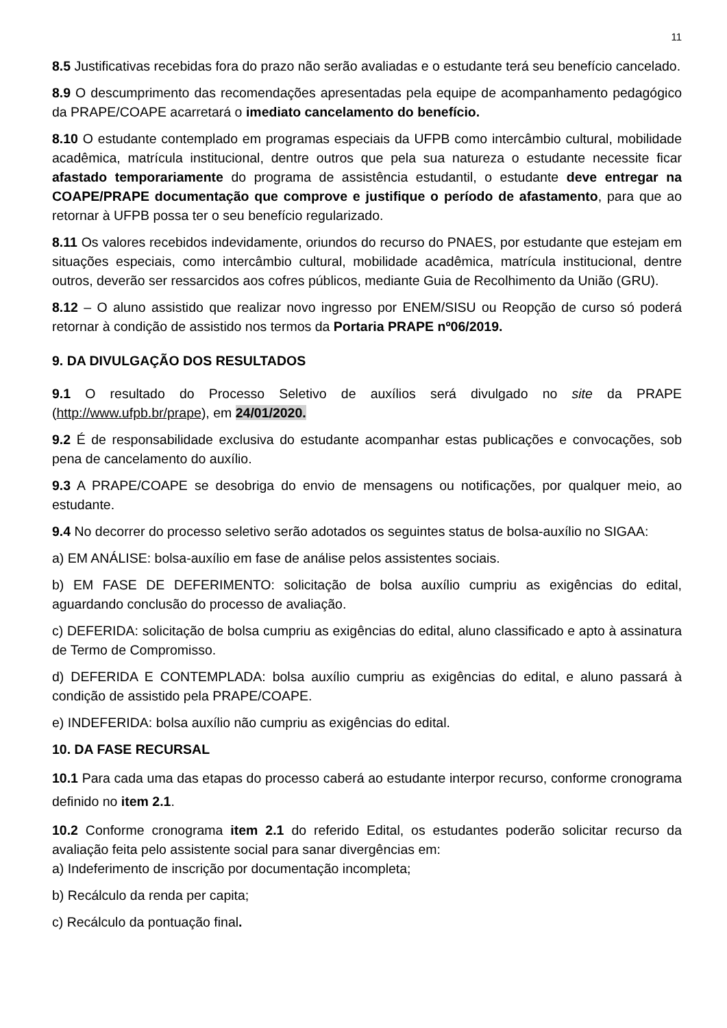11
8.5 Justificativas recebidas fora do prazo não serão avaliadas e o estudante terá seu benefício cancelado.
8.9 O descumprimento das recomendações apresentadas pela equipe de acompanhamento pedagógico da PRAPE/COAPE acarretará o imediato cancelamento do benefício.
8.10 O estudante contemplado em programas especiais da UFPB como intercâmbio cultural, mobilidade acadêmica, matrícula institucional, dentre outros que pela sua natureza o estudante necessite ficar afastado temporariamente do programa de assistência estudantil, o estudante deve entregar na COAPE/PRAPE documentação que comprove e justifique o período de afastamento, para que ao retornar à UFPB possa ter o seu benefício regularizado.
8.11 Os valores recebidos indevidamente, oriundos do recurso do PNAES, por estudante que estejam em situações especiais, como intercâmbio cultural, mobilidade acadêmica, matrícula institucional, dentre outros, deverão ser ressarcidos aos cofres públicos, mediante Guia de Recolhimento da União (GRU).
8.12 – O aluno assistido que realizar novo ingresso por ENEM/SISU ou Reopção de curso só poderá retornar à condição de assistido nos termos da Portaria PRAPE nº06/2019.
9. DA DIVULGAÇÃO DOS RESULTADOS
9.1 O resultado do Processo Seletivo de auxílios será divulgado no site da PRAPE (http://www.ufpb.br/prape), em 24/01/2020.
9.2 É de responsabilidade exclusiva do estudante acompanhar estas publicações e convocações, sob pena de cancelamento do auxílio.
9.3 A PRAPE/COAPE se desobriga do envio de mensagens ou notificações, por qualquer meio, ao estudante.
9.4 No decorrer do processo seletivo serão adotados os seguintes status de bolsa-auxílio no SIGAA:
a) EM ANÁLISE: bolsa-auxílio em fase de análise pelos assistentes sociais.
b) EM FASE DE DEFERIMENTO: solicitação de bolsa auxílio cumpriu as exigências do edital, aguardando conclusão do processo de avaliação.
c) DEFERIDA: solicitação de bolsa cumpriu as exigências do edital, aluno classificado e apto à assinatura de Termo de Compromisso.
d) DEFERIDA E CONTEMPLADA: bolsa auxílio cumpriu as exigências do edital, e aluno passará à condição de assistido pela PRAPE/COAPE.
e) INDEFERIDA: bolsa auxílio não cumpriu as exigências do edital.
10. DA FASE RECURSAL
10.1 Para cada uma das etapas do processo caberá ao estudante interpor recurso, conforme cronograma definido no item 2.1.
10.2 Conforme cronograma item 2.1 do referido Edital, os estudantes poderão solicitar recurso da avaliação feita pelo assistente social para sanar divergências em:
a) Indeferimento de inscrição por documentação incompleta;
b) Recálculo da renda per capita;
c) Recálculo da pontuação final.